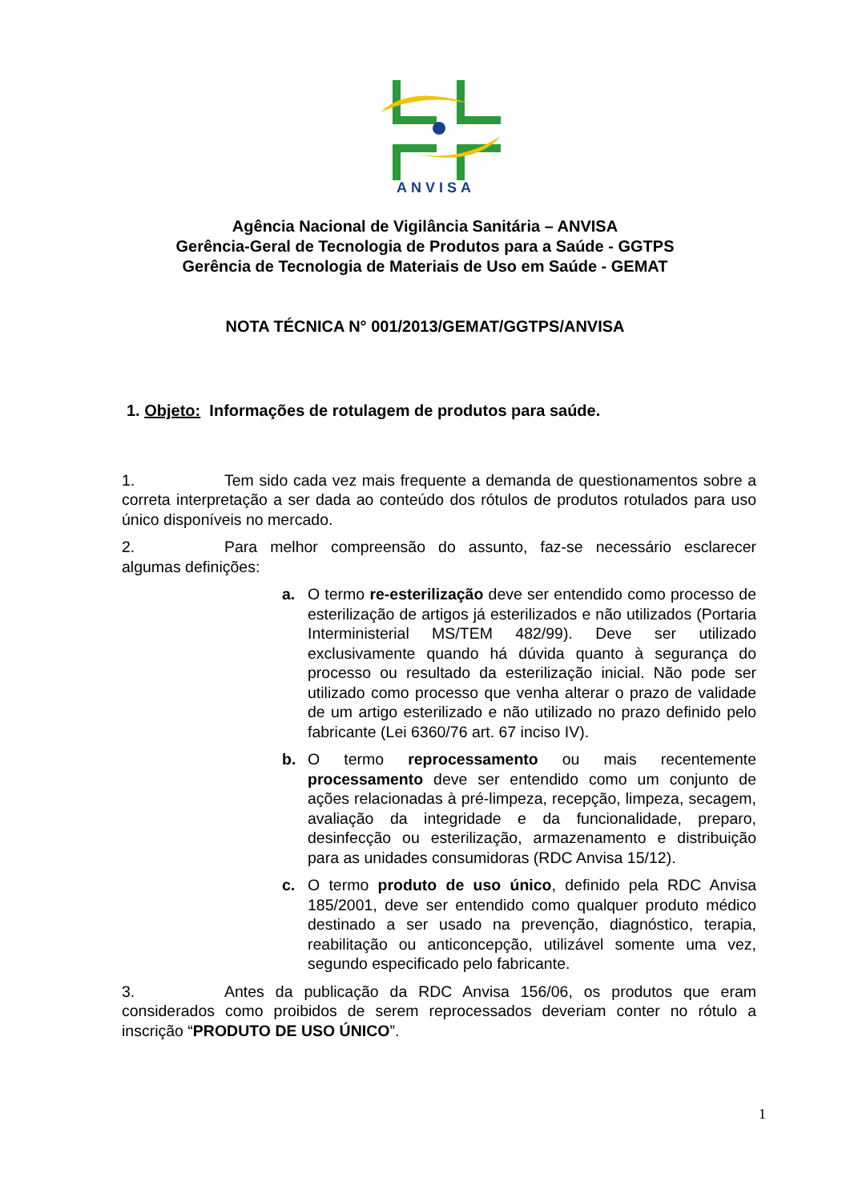ANVISA
Agência Nacional de Vigilância Sanitária – ANVISA
Gerência-Geral de Tecnologia de Produtos para a Saúde - GGTPS
Gerência de Tecnologia de Materiais de Uso em Saúde - GEMAT
NOTA TÉCNICA N° 001/2013/GEMAT/GGTPS/ANVISA
1. Objeto: Informações de rotulagem de produtos para saúde.
1. Tem sido cada vez mais frequente a demanda de questionamentos sobre a correta interpretação a ser dada ao conteúdo dos rótulos de produtos rotulados para uso único disponíveis no mercado.
2. Para melhor compreensão do assunto, faz-se necessário esclarecer algumas definições:
a. O termo re-esterilização deve ser entendido como processo de esterilização de artigos já esterilizados e não utilizados (Portaria Interministerial MS/TEM 482/99). Deve ser utilizado exclusivamente quando há dúvida quanto à segurança do processo ou resultado da esterilização inicial. Não pode ser utilizado como processo que venha alterar o prazo de validade de um artigo esterilizado e não utilizado no prazo definido pelo fabricante (Lei 6360/76 art. 67 inciso IV).
b. O termo reprocessamento ou mais recentemente processamento deve ser entendido como um conjunto de ações relacionadas à pré-limpeza, recepção, limpeza, secagem, avaliação da integridade e da funcionalidade, preparo, desinfecção ou esterilização, armazenamento e distribuição para as unidades consumidoras (RDC Anvisa 15/12).
c. O termo produto de uso único, definido pela RDC Anvisa 185/2001, deve ser entendido como qualquer produto médico destinado a ser usado na prevenção, diagnóstico, terapia, reabilitação ou anticoncepção, utilizável somente uma vez, segundo especificado pelo fabricante.
3. Antes da publicação da RDC Anvisa 156/06, os produtos que eram considerados como proibidos de serem reprocessados deveriam conter no rótulo a inscrição “PRODUTO DE USO ÚNICO”.
1